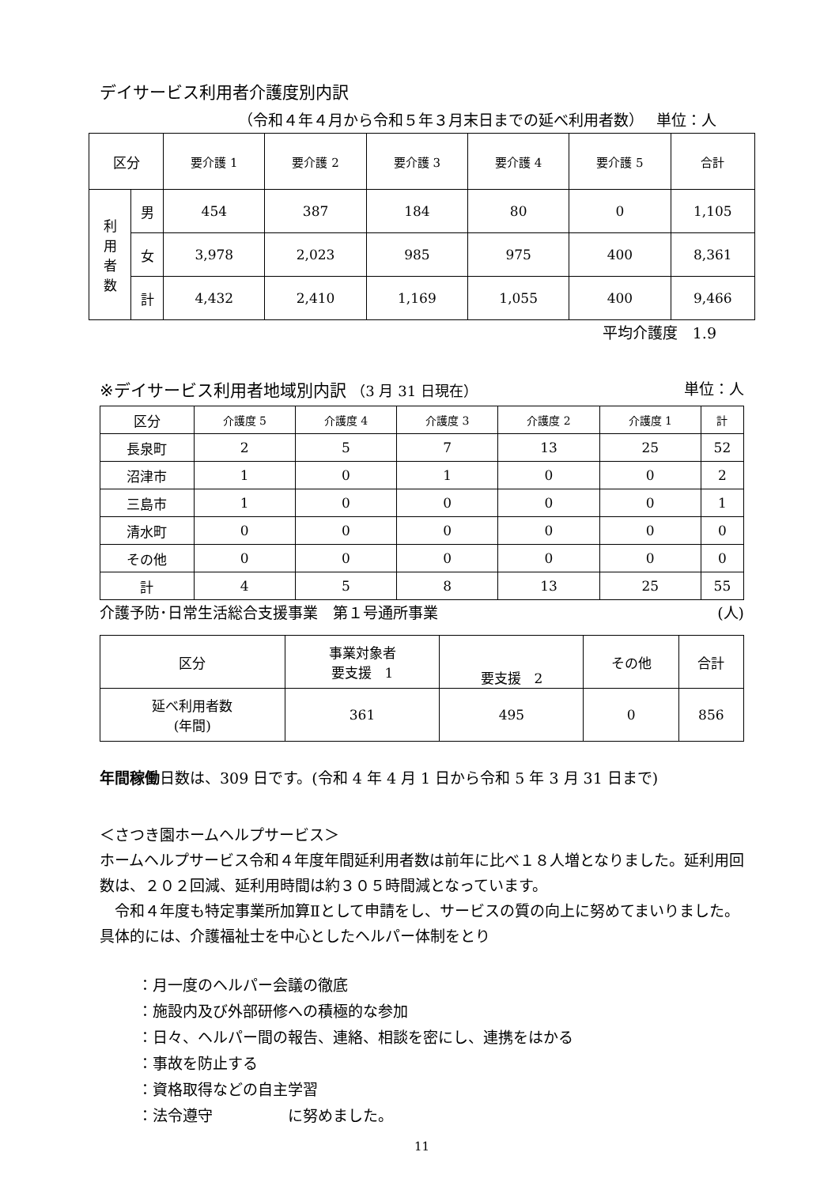デイサービス利用者介護度別内訳
（令和４年４月から令和５年３月末日までの延べ利用者数）　 単位：人
| 区分 | | 要介護 1 | 要介護 2 | 要介護 3 | 要介護 4 | 要介護 5 | 合計 |
| --- | --- | --- | --- | --- | --- | --- | --- |
| 利 用 者 数 | 男 | 454 | 387 | 184 | 80 | 0 | 1,105 |
| | 女 | 3,978 | 2,023 | 985 | 975 | 400 | 8,361 |
| | 計 | 4,432 | 2,410 | 1,169 | 1,055 | 400 | 9,466 |
平均介護度　1.9
※デイサービス利用者地域別内訳 （3 月 31 日現在） 単位：人
| 区分 | 介護度 5 | 介護度 4 | 介護度 3 | 介護度 2 | 介護度 1 | 計 |
| --- | --- | --- | --- | --- | --- | --- |
| 長泉町 | 2 | 5 | 7 | 13 | 25 | 52 |
| 沼津市 | 1 | 0 | 1 | 0 | 0 | 2 |
| 三島市 | 1 | 0 | 0 | 0 | 0 | 1 |
| 清水町 | 0 | 0 | 0 | 0 | 0 | 0 |
| その他 | 0 | 0 | 0 | 0 | 0 | 0 |
| 計 | 4 | 5 | 8 | 13 | 25 | 55 |
介護予防･日常生活総合支援事業　第１号通所事業 (人)
| 区分 | 事業対象者 要支援 1 | 要支援 2 | その他 | 合計 |
| --- | --- | --- | --- | --- |
| 延べ利用者数 (年間) | 361 | 495 | 0 | 856 |
年間稼働日数は、309 日です。(令和 4 年 4 月 1 日から令和 5 年 3 月 31 日まで)
＜さつき園ホームヘルプサービス＞
ホームヘルプサービス令和４年度年間延利用者数は前年に比べ１８人増となりました。延利用回数は、２０２回減、延利用時間は約３０５時間減となっています。
　令和４年度も特定事業所加算Ⅱとして申請をし、サービスの質の向上に努めてまいりました。具体的には、介護福祉士を中心としたヘルパー体制をとり
：月一度のヘルパー会議の徹底
：施設内及び外部研修への積極的な参加
：日々、ヘルパー間の報告、連絡、相談を密にし、連携をはかる
：事故を防止する
：資格取得などの自主学習
：法令遵守　　　　　に努めました。
11